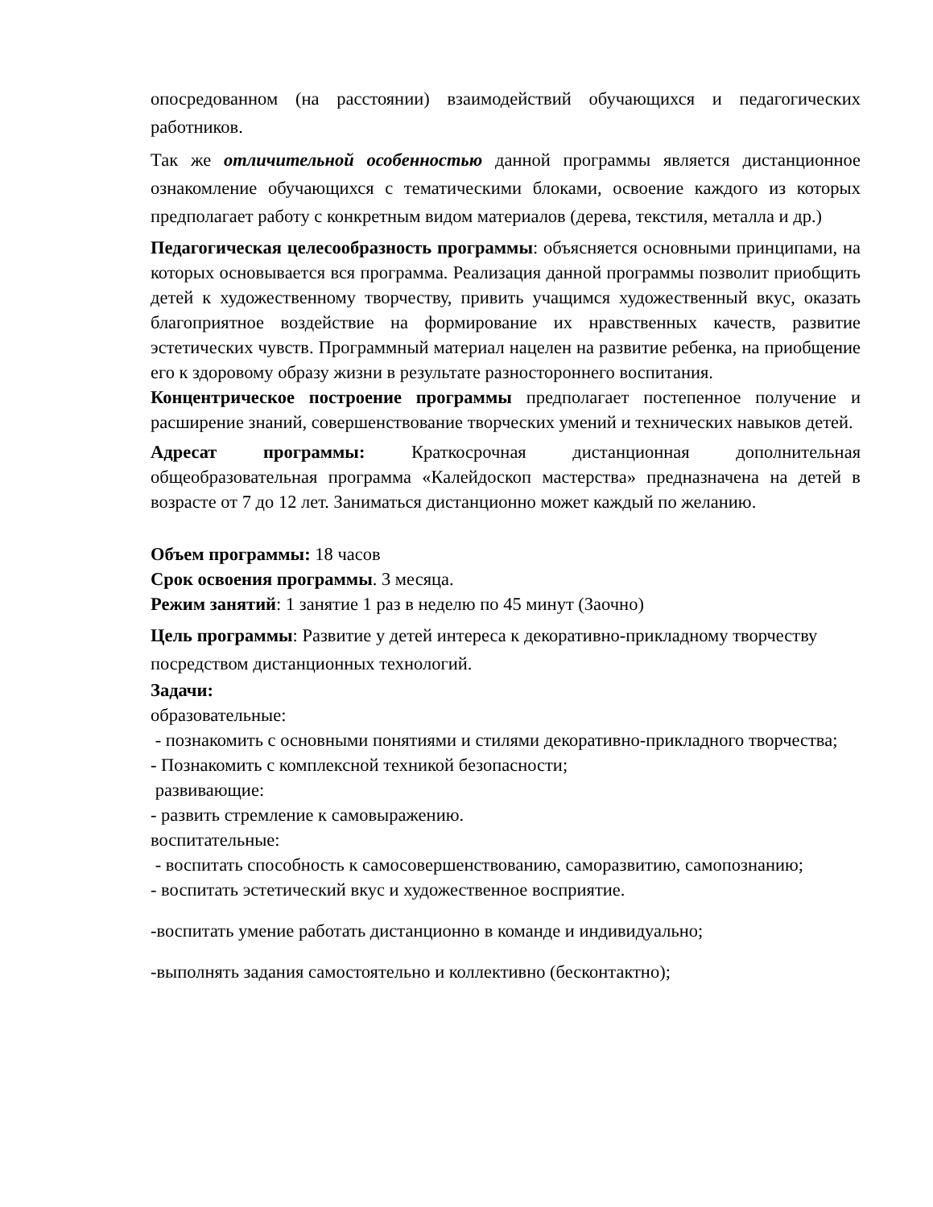опосредованном (на расстоянии) взаимодействий обучающихся и педагогических работников.
Так же отличительной особенностью данной программы является дистанционное ознакомление обучающихся с тематическими блоками, освоение каждого из которых предполагает работу с конкретным видом материалов (дерева, текстиля, металла и др.)
Педагогическая целесообразность программы: объясняется основными принципами, на которых основывается вся программа. Реализация данной программы позволит приобщить детей к художественному творчеству, привить учащимся художественный вкус, оказать благоприятное воздействие на формирование их нравственных качеств, развитие эстетических чувств. Программный материал нацелен на развитие ребенка, на приобщение его к здоровому образу жизни в результате разностороннего воспитания.
Концентрическое построение программы предполагает постепенное получение и расширение знаний, совершенствование творческих умений и технических навыков детей.
Адресат программы: Краткосрочная дистанционная дополнительная общеобразовательная программа «Калейдоскоп мастерства» предназначена на детей в возрасте от 7 до 12 лет. Заниматься дистанционно может каждый по желанию.
Объем программы: 18 часов
Срок освоения программы. 3 месяца.
Режим занятий: 1 занятие 1 раз в неделю по 45 минут (Заочно)
Цель программы: Развитие у детей интереса к декоративно-прикладному творчеству посредством дистанционных технологий.
Задачи:
образовательные:
- познакомить с основными понятиями и стилями декоративно-прикладного творчества;
- Познакомить с комплексной техникой безопасности;
развивающие:
- развить стремление к самовыражению.
воспитательные:
- воспитать способность к самосовершенствованию, саморазвитию, самопознанию;
- воспитать эстетический вкус и художественное восприятие.
-воспитать умение работать дистанционно в команде и индивидуально;
-выполнять задания самостоятельно и коллективно (бесконтактно);